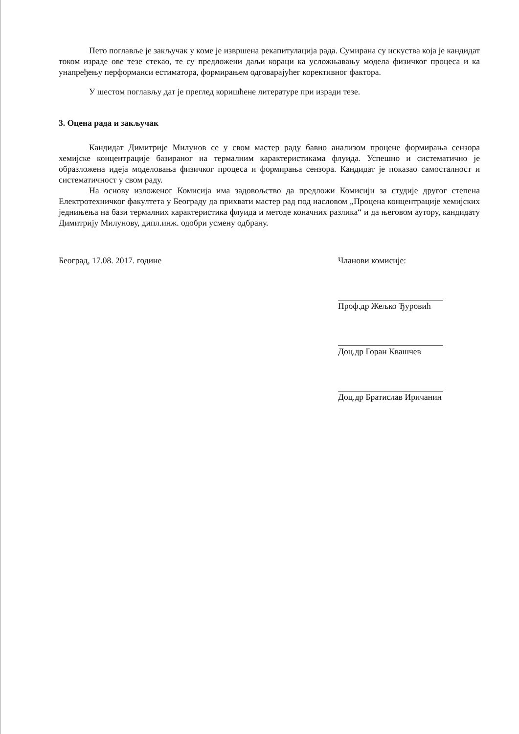Пето поглавље је закључак у коме је извршена рекапитулација рада. Сумирана су искуства која је кандидат током израде ове тезе стекао, те су предложени даљи кораци ка усложњавању модела физичког процеса и ка унапређењу перформанси естиматора, формирањем одговарајућег корективног фактора.
У шестом поглављу дат је преглед коришћене литературе при изради тезе.
3. Оцена рада и закључак
Кандидат Димитрије Милунов се у свом мастер раду бавио анализом процене формирања сензора хемијске концентрације базираног на термалним карактеристикама флуида. Успешно и систематично је образложена идеја моделовања физичког процеса и формирања сензора. Кандидат је показао самосталност и систематичност у свом раду.
На основу изложеног Комисија има задовољство да предложи Комисији за студије другог степена Електротехничког факултета у Београду да прихвати мастер рад под насловом „Процена концентрације хемијских једнињења на бази термалних карактеристика флуида и методе коначних разлика“ и да његовом аутору, кандидату Димитрију Милунову, дипл.инж. одобри усмену одбрану.
Београд, 17.08. 2017. године Чланови комисије:
Проф.др Жељко Ђуровић
Доц.др Горан Квашчев
Доц.др Братислав Иричанин